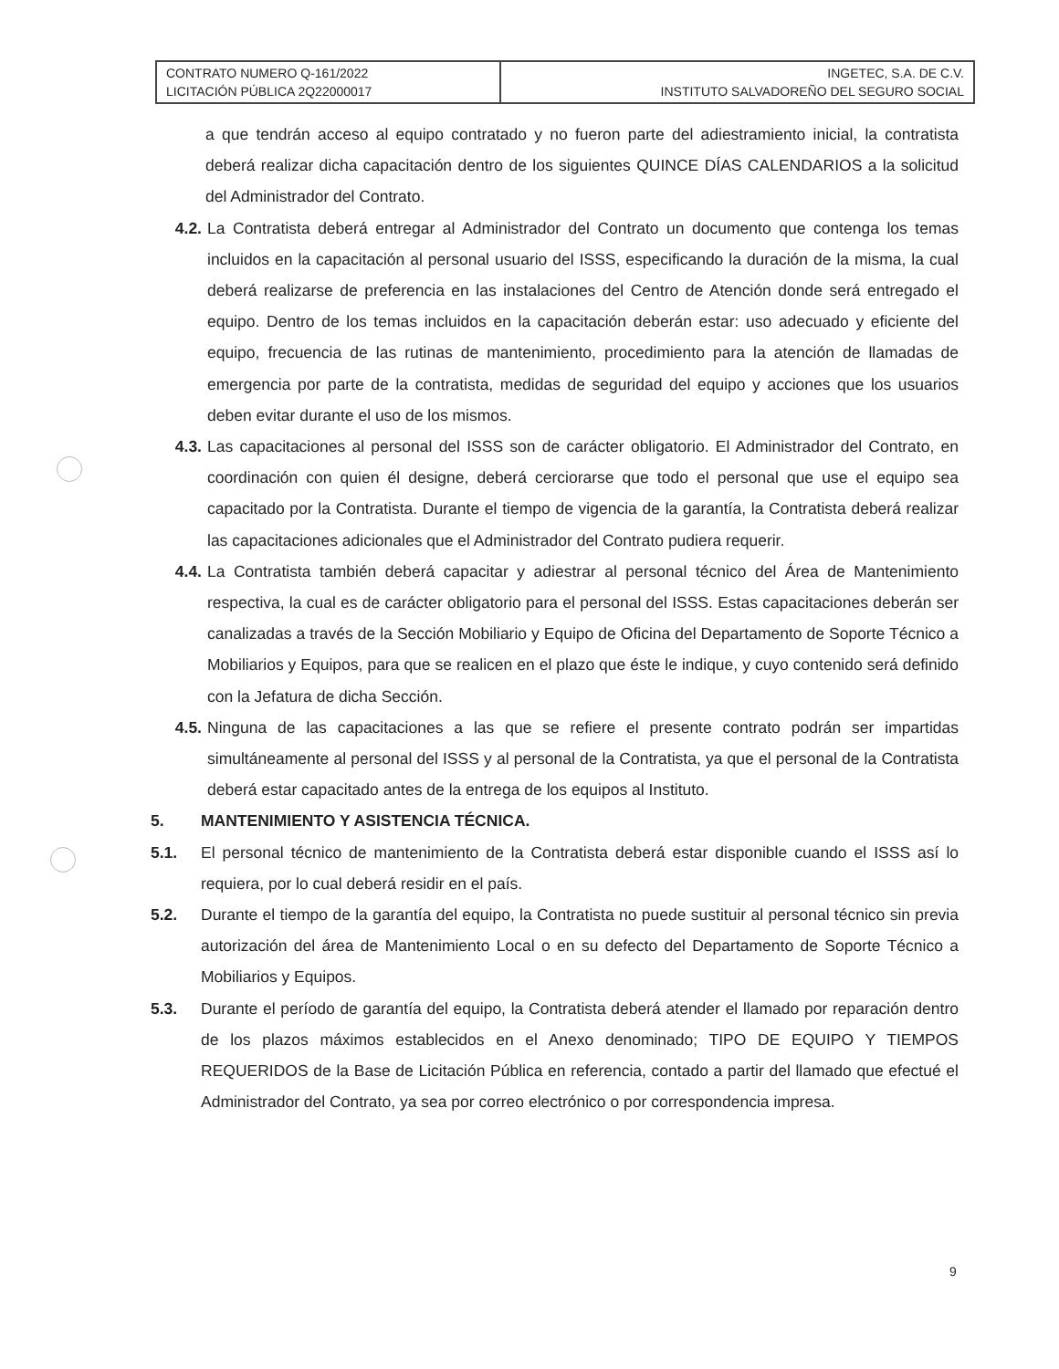| CONTRATO NUMERO Q-161/2022 LICITACIÓN PÚBLICA 2Q22000017 | INGETEC, S.A. DE C.V. INSTITUTO SALVADOREÑO DEL SEGURO SOCIAL |
a que tendrán acceso al equipo contratado y no fueron parte del adiestramiento inicial, la contratista deberá realizar dicha capacitación dentro de los siguientes QUINCE DÍAS CALENDARIOS a la solicitud del Administrador del Contrato.
4.2. La Contratista deberá entregar al Administrador del Contrato un documento que contenga los temas incluidos en la capacitación al personal usuario del ISSS, especificando la duración de la misma, la cual deberá realizarse de preferencia en las instalaciones del Centro de Atención donde será entregado el equipo. Dentro de los temas incluidos en la capacitación deberán estar: uso adecuado y eficiente del equipo, frecuencia de las rutinas de mantenimiento, procedimiento para la atención de llamadas de emergencia por parte de la contratista, medidas de seguridad del equipo y acciones que los usuarios deben evitar durante el uso de los mismos.
4.3. Las capacitaciones al personal del ISSS son de carácter obligatorio. El Administrador del Contrato, en coordinación con quien él designe, deberá cerciorarse que todo el personal que use el equipo sea capacitado por la Contratista. Durante el tiempo de vigencia de la garantía, la Contratista deberá realizar las capacitaciones adicionales que el Administrador del Contrato pudiera requerir.
4.4. La Contratista también deberá capacitar y adiestrar al personal técnico del Área de Mantenimiento respectiva, la cual es de carácter obligatorio para el personal del ISSS. Estas capacitaciones deberán ser canalizadas a través de la Sección Mobiliario y Equipo de Oficina del Departamento de Soporte Técnico a Mobiliarios y Equipos, para que se realicen en el plazo que éste le indique, y cuyo contenido será definido con la Jefatura de dicha Sección.
4.5. Ninguna de las capacitaciones a las que se refiere el presente contrato podrán ser impartidas simultáneamente al personal del ISSS y al personal de la Contratista, ya que el personal de la Contratista deberá estar capacitado antes de la entrega de los equipos al Instituto.
5. MANTENIMIENTO Y ASISTENCIA TÉCNICA.
5.1. El personal técnico de mantenimiento de la Contratista deberá estar disponible cuando el ISSS así lo requiera, por lo cual deberá residir en el país.
5.2. Durante el tiempo de la garantía del equipo, la Contratista no puede sustituir al personal técnico sin previa autorización del área de Mantenimiento Local o en su defecto del Departamento de Soporte Técnico a Mobiliarios y Equipos.
5.3. Durante el período de garantía del equipo, la Contratista deberá atender el llamado por reparación dentro de los plazos máximos establecidos en el Anexo denominado; TIPO DE EQUIPO Y TIEMPOS REQUERIDOS de la Base de Licitación Pública en referencia, contado a partir del llamado que efectué el Administrador del Contrato, ya sea por correo electrónico o por correspondencia impresa.
9